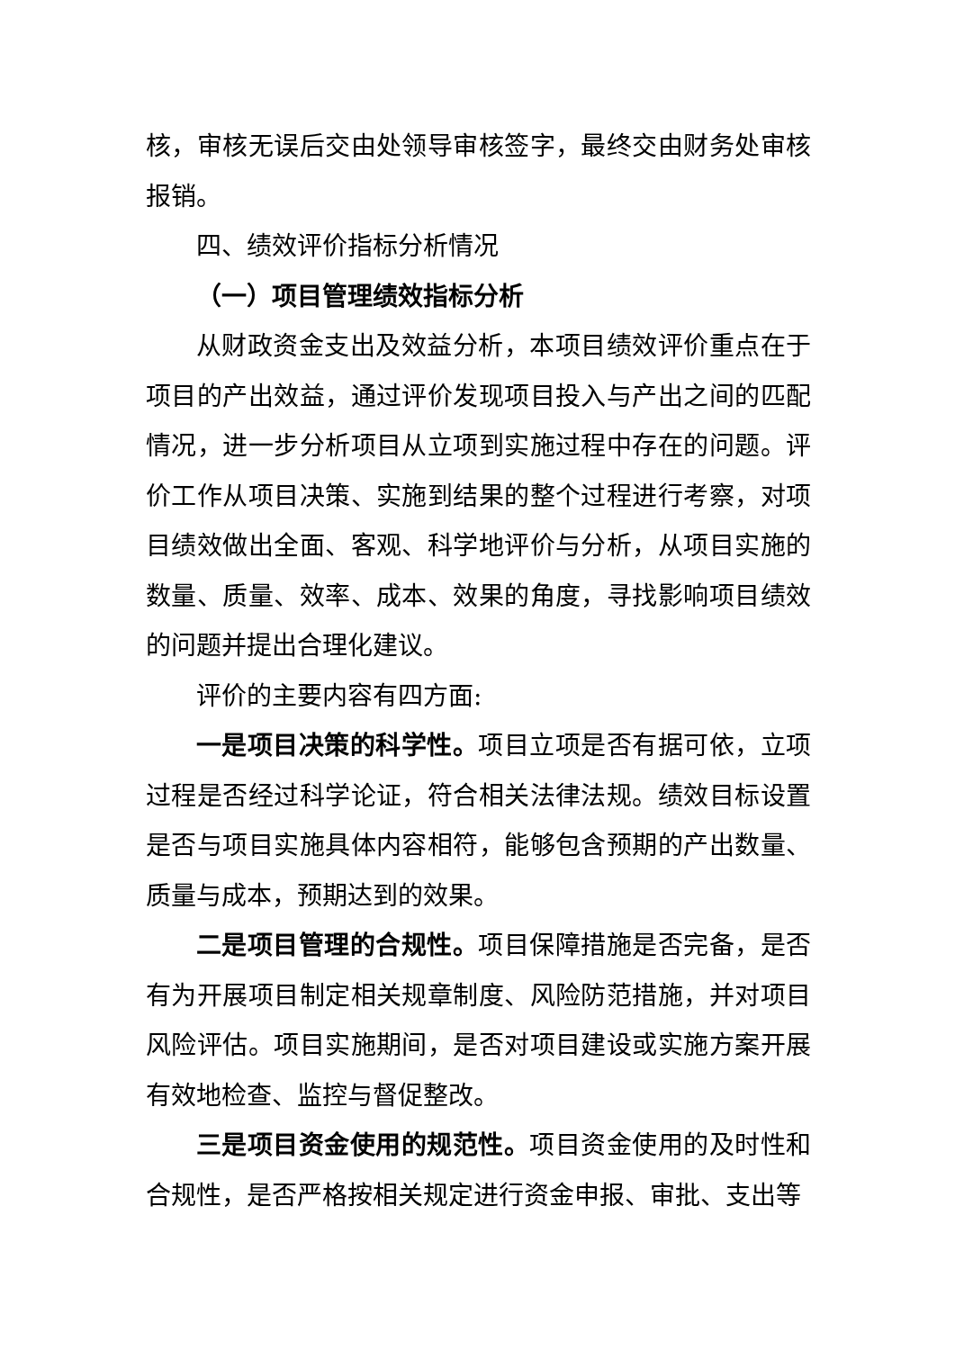核，审核无误后交由处领导审核签字，最终交由财务处审核报销。
四、绩效评价指标分析情况
（一）项目管理绩效指标分析
从财政资金支出及效益分析，本项目绩效评价重点在于项目的产出效益，通过评价发现项目投入与产出之间的匹配情况，进一步分析项目从立项到实施过程中存在的问题。评价工作从项目决策、实施到结果的整个过程进行考察，对项目绩效做出全面、客观、科学地评价与分析，从项目实施的数量、质量、效率、成本、效果的角度，寻找影响项目绩效的问题并提出合理化建议。
评价的主要内容有四方面:
一是项目决策的科学性。项目立项是否有据可依，立项过程是否经过科学论证，符合相关法律法规。绩效目标设置是否与项目实施具体内容相符，能够包含预期的产出数量、质量与成本，预期达到的效果。
二是项目管理的合规性。项目保障措施是否完备，是否有为开展项目制定相关规章制度、风险防范措施，并对项目风险评估。项目实施期间，是否对项目建设或实施方案开展有效地检查、监控与督促整改。
三是项目资金使用的规范性。项目资金使用的及时性和合规性，是否严格按相关规定进行资金申报、审批、支出等